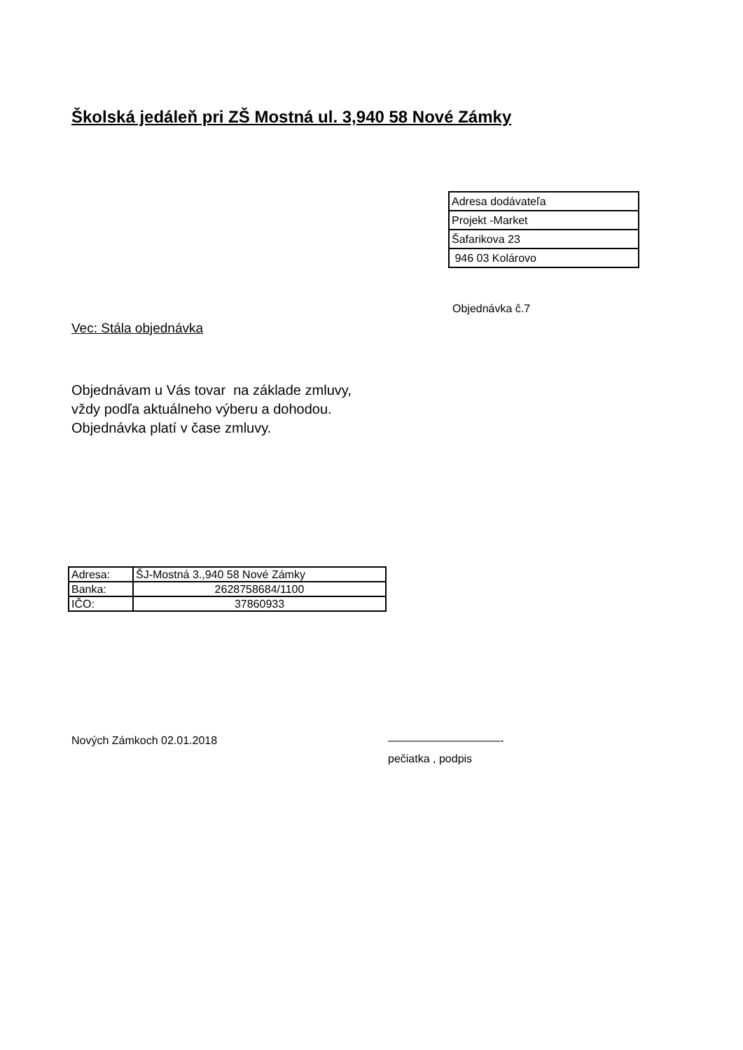Školská jedáleň pri ZŠ Mostná ul. 3,940 58 Nové Zámky
| Adresa dodávateľa |
| Projekt -Market |
| Šafarikova 23 |
| 946 03 Kolárovo |
Objednávka č.7
Vec: Stála objednávka
Objednávam u Vás tovar na základe zmluvy,
vždy podľa aktuálneho výberu a dohodou.
Objednávka platí v čase zmluvy.
| Adresa: | ŠJ-Mostná 3.,940 58 Nové Zámky |
| Banka: | 2628758684/1100 |
| IČO: | 37860933 |
Nových Zámkoch 02.01.2018 ——————————-
pečiatka , podpis